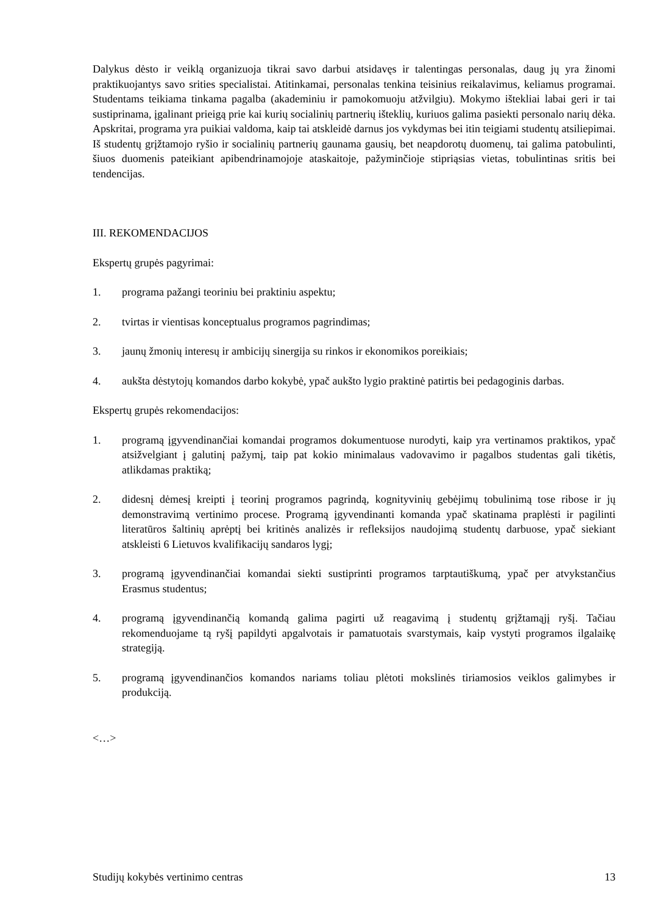Dalykus dėsto ir veiklą organizuoja tikrai savo darbui atsidavęs ir talentingas personalas, daug jų yra žinomi praktikuojantys savo srities specialistai. Atitinkamai, personalas tenkina teisinius reikalavimus, keliamus programai. Studentams teikiama tinkama pagalba (akademiniu ir pamokomuoju atžvilgiu). Mokymo ištekliai labai geri ir tai sustiprinama, įgalinant prieigą prie kai kurių socialinių partnerių išteklių, kuriuos galima pasiekti personalo narių dėka. Apskritai, programa yra puikiai valdoma, kaip tai atskleidė darnus jos vykdymas bei itin teigiami studentų atsiliepimai. Iš studentų grįžtamojo ryšio ir socialinių partnerių gaunama gausių, bet neapdorotų duomenų, tai galima patobulinti, šiuos duomenis pateikiant apibendrinamojoje ataskaitoje, pažyminčioje stipriąsias vietas, tobulintinas sritis bei tendencijas.
III. REKOMENDACIJOS
Ekspertų grupės pagyrimai:
1. programa pažangi teoriniu bei praktiniu aspektu;
2. tvirtas ir vientisas konceptualus programos pagrindimas;
3. jaunų žmonių interesų ir ambicijų sinergija su rinkos ir ekonomikos poreikiais;
4. aukšta dėstytojų komandos darbo kokybė, ypač aukšto lygio praktinė patirtis bei pedagoginis darbas.
Ekspertų grupės rekomendacijos:
1. programą įgyvendinančiai komandai programos dokumentuose nurodyti, kaip yra vertinamos praktikos, ypač atsižvelgiant į galutinį pažymį, taip pat kokio minimalaus vadovavimo ir pagalbos studentas gali tikėtis, atlikdamas praktiką;
2. didesnį dėmesį kreipti į teorinį programos pagrindą, kognityvinių gebėjimų tobulinimą tose ribose ir jų demonstravimą vertinimo procese. Programą įgyvendinanti komanda ypač skatinama praplėsti ir pagilinti literatūros šaltinių aprėptį bei kritinės analizės ir refleksijos naudojimą studentų darbuose, ypač siekiant atskleisti 6 Lietuvos kvalifikacijų sandaros lygį;
3. programą įgyvendinančiai komandai siekti sustiprinti programos tarptautiškumą, ypač per atvykstančius Erasmus studentus;
4. programą įgyvendinančią komandą galima pagirti už reagavimą į studentų grįžtamąjį ryšį. Tačiau rekomenduojame tą ryšį papildyti apgalvotais ir pamatuotais svarstymais, kaip vystyti programos ilgalaikę strategiją.
5. programą įgyvendinančios komandos nariams toliau plėtoti mokslinės tiriamosios veiklos galimybes ir produkciją.
<…>
Studijų kokybės vertinimo centras 13